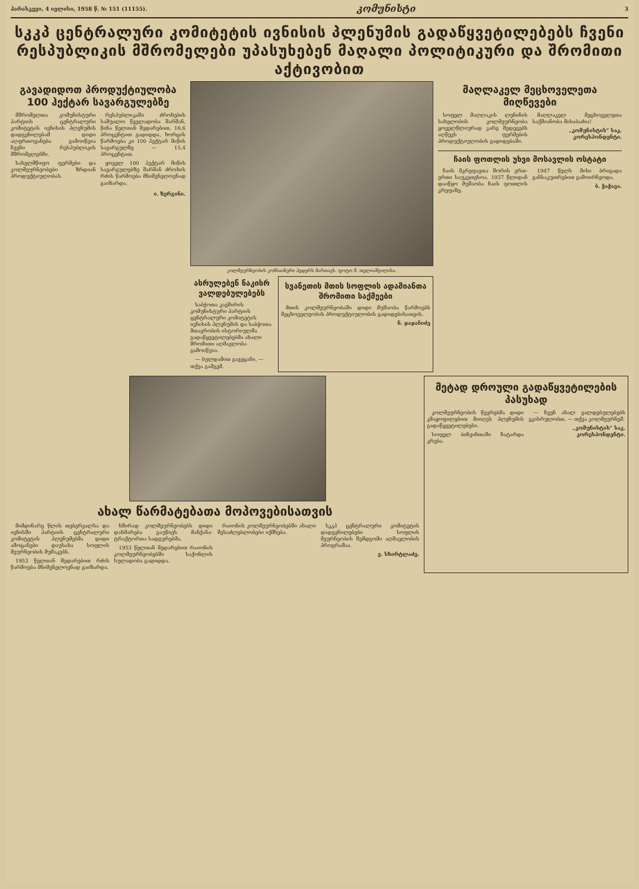პარასკევი, 4 ივლისი, 1958 წ. № 151 (11155). კომუნისტი 3
სკკპ ცენტრალური კომიტეტის ივნისის პლენუმის გადაწყვეტილებებს ჩვენი რესპუბლიკის მშრომელები უპასუხებენ მაღალი პოლიტიკური და შრომითი აქტივობით
გავადიდოთ პროდუქტიულობა 100 ჰექტარ სავარგულებზე
მშრომელთა კომუნისტური პარტიის ცენტრალური კომიტეტის ივნისის პლენუმის დადგენილებამ დიდი აღფრთოვანება გამოიწვია ჩვენი რესპუბლიკის მშრომელებში.
სახელმწიფო ფერმები და კოლმეურნეობები ზრდიან პროდუქტიულობას.
რესპუბლიკაში ძროხების საშუალო წველადობა შარშან, წინა წელთან შედარებით, 16,6 პროცენტით გადიდდა, ხორცის წარმოება კი 100 ჰექტარ მიწის სავარგულზე — 15,4 პროცენტით.
ყოველ 100 ჰექტარ მიწის სავარგულებზე შარშან ძროხის რძის წარმოება მნიშვნელოვნად გაიზარდა.
ი. ზერგინი.
კოლმეურნეობის კომბაინერი ჰედერს მართავს. ფოტო მ. თელიაშვილისა.
ასრულებენ ნაკისრ ვალდებულებებს
საბჭოთა კავშირის კომუნისტური პარტიის ცენტრალური კომიტეტის ივნისის პლენუმის და საბჭოთა მთავრობის ისტორიულმა გადაწყვეტილებებმა ახალი შრომითი აღმავლობა გამოიწვია.
— ბულდამით გავეცანი, — თქვა გამგემ.
სვანეთის მთის სოფლის ადამიანთა შრომითი საქმეები
მთის კოლმეურნეობაში დიდი მუშაობა წარმოებს მეცხოველეობის პროდუქტიულობის გადიდებისათვის.
ნ. ჯაჯანიძე
მაღლაკელ მეცხოველეთა მიღწევები
სოფელ მაღლაკის ლენინის სახელობის კოლმეურნეობა ყოველწლიურად კარგ შედეგებს აღწევს ფერმების პროდუქტიულობის გადიდებაში.
მაღლაკელ მეცხოველეთა საქმიანობა მისაბაძია!
„კომუნისტის" საკ. კორესპონდენტი.
ჩაის ფოთლის უხვი მოსავლის ოსტატი
ჩაის მკრეფავთა შორის ერთ-ერთი საუკეთესოა. 1937 წლიდან დაიწყო მუშაობა ჩაის ფოთლის კრეფაზე.
1947 წელს მისი ბრიგადა განსაკუთრებით გამოირჩეოდა.
ბ. ჭაჭავა.
ახალ წარმატებათა მოპოვებისათვის
მიმდინარე წლის თებერვალსა და ივნისში პარტიის ცენტრალური კომიტეტის პლენუმებმა დიდი ამოცანები დაუსახა სოფლის მეურნეობის მუშაკებს.
1953 წელთან შედარებით რძის წარმოება მნიშვნელოვნად გაიზარდა.
ხშირად კოლმეურნეობებს დიდი დახმარება გაუწიეს მანქანა-ტრაქტორთა სადგურებმა.
1953 წელთან შედარებით რაიონის კოლმეურნეობებში საქონლის სულადობა გადიდდა.
რაიონის კოლმეურნეობებში ახალი შესაძლებლობები იქმნება.
სკკპ ცენტრალური კომიტეტის დადგენილებები სოფლის მეურნეობის შემდგომი აღმავლობის პროგრამაა.
ვ. სხირტლაძე.
მეტად დროული გადაწყვეტილების პასუხად
კოლმეურნეობის წევრებმა დიდი კმაყოფილებით მიიღეს პლენუმის გადაწყვეტილებები.
სოფელ ბიჩვინთაში ჩატარდა კრება.
— ჩვენ ახალ ვალდებულებებს ვკისრულობთ, — თქვა კოლმეურნემ.
„კომუნისტის" საკ. კორესპონდენტი.